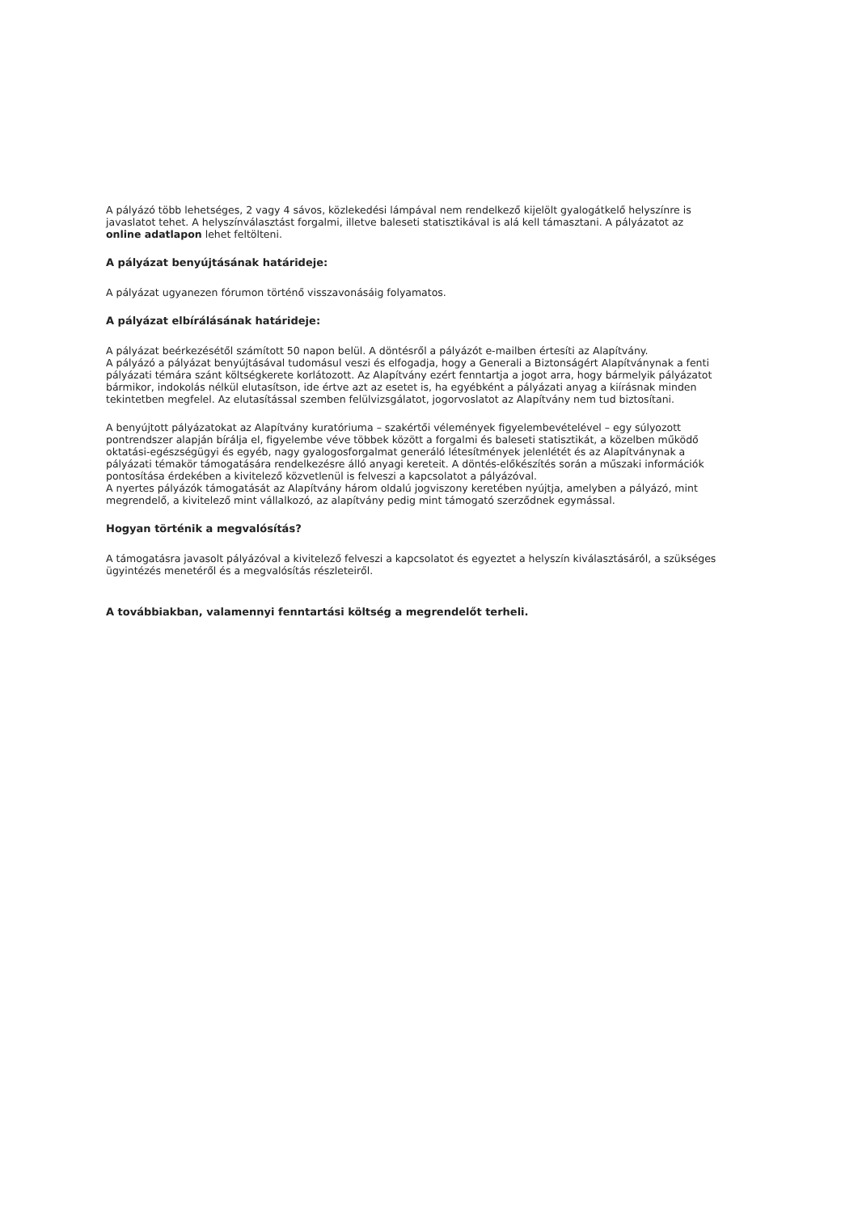A pályázó több lehetséges, 2 vagy 4 sávos, közlekedési lámpával nem rendelkező kijelölt gyalogátkelő helyszínre is javaslatot tehet. A helyszínválasztást forgalmi, illetve baleseti statisztikával is alá kell támasztani. A pályázatot az online adatlapon lehet feltölteni.
A pályázat benyújtásának határideje:
A pályázat ugyanezen fórumon történő visszavonásáig folyamatos.
A pályázat elbírálásának határideje:
A pályázat beérkezésétől számított 50 napon belül. A döntésről a pályázót e-mailben értesíti az Alapítvány.
A pályázó a pályázat benyújtásával tudomásul veszi és elfogadja, hogy a Generali a Biztonságért Alapítványnak a fenti pályázati témára szánt költségkerete korlátozott. Az Alapítvány ezért fenntartja a jogot arra, hogy bármelyik pályázatot bármikor, indokolás nélkül elutasítson, ide értve azt az esetet is, ha egyébként a pályázati anyag a kiírásnak minden tekintetben megfelel. Az elutasítással szemben felülvizsgálatot, jogorvoslatot az Alapítvány nem tud biztosítani.
A benyújtott pályázatokat az Alapítvány kuratóriuma – szakértői vélemények figyelembevételével – egy súlyozott pontrendszer alapján bírálja el, figyelembe véve többek között a forgalmi és baleseti statisztikát, a közelben működő oktatási-egészségügyi és egyéb, nagy gyalogosforgalmat generáló létesítmények jelenlétét és az Alapítványnak a pályázati témakör támogatására rendelkezésre álló anyagi kereteit. A döntés-előkészítés során a műszaki információk pontosítása érdekében a kivitelező közvetlenül is felveszi a kapcsolatot a pályázóval.
A nyertes pályázók támogatását az Alapítvány három oldalú jogviszony keretében nyújtja, amelyben a pályázó, mint megrendelő, a kivitelező mint vállalkozó, az alapítvány pedig mint támogató szerződnek egymással.
Hogyan történik a megvalósítás?
A támogatásra javasolt pályázóval a kivitelező felveszi a kapcsolatot és egyeztet a helyszín kiválasztásáról, a szükséges ügyintézés menetéről és a megvalósítás részleteiről.
A továbbiakban, valamennyi fenntartási költség a megrendelőt terheli.